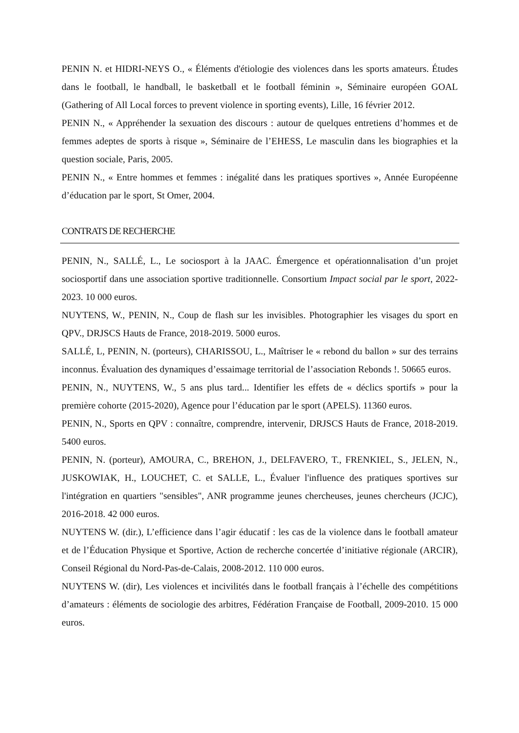PENIN N. et HIDRI-NEYS O., « Éléments d'étiologie des violences dans les sports amateurs. Études dans le football, le handball, le basketball et le football féminin », Séminaire européen GOAL (Gathering of All Local forces to prevent violence in sporting events), Lille, 16 février 2012.
PENIN N., « Appréhender la sexuation des discours : autour de quelques entretiens d’hommes et de femmes adeptes de sports à risque », Séminaire de l’EHESS, Le masculin dans les biographies et la question sociale, Paris, 2005.
PENIN N., « Entre hommes et femmes : inégalité dans les pratiques sportives », Année Européenne d’éducation par le sport, St Omer, 2004.
CONTRATS DE RECHERCHE
PENIN, N., SALLÉ, L., Le sociosport à la JAAC. Émergence et opérationnalisation d’un projet sociosportif dans une association sportive traditionnelle. Consortium Impact social par le sport, 2022-2023. 10 000 euros.
NUYTENS, W., PENIN, N., Coup de flash sur les invisibles. Photographier les visages du sport en QPV., DRJSCS Hauts de France, 2018-2019. 5000 euros.
SALLÉ, L, PENIN, N. (porteurs), CHARISSOU, L., Maîtriser le « rebond du ballon » sur des terrains inconnus. Évaluation des dynamiques d’essaimage territorial de l’association Rebonds !. 50665 euros.
PENIN, N., NUYTENS, W., 5 ans plus tard... Identifier les effets de « déclics sportifs » pour la première cohorte (2015-2020), Agence pour l’éducation par le sport (APELS). 11360 euros.
PENIN, N., Sports en QPV : connaître, comprendre, intervenir, DRJSCS Hauts de France, 2018-2019. 5400 euros.
PENIN, N. (porteur), AMOURA, C., BREHON, J., DELFAVERO, T., FRENKIEL, S., JELEN, N., JUSKOWIAK, H., LOUCHET, C. et SALLE, L., Évaluer l'influence des pratiques sportives sur l'intégration en quartiers "sensibles", ANR programme jeunes chercheuses, jeunes chercheurs (JCJC), 2016-2018. 42 000 euros.
NUYTENS W. (dir.), L’efficience dans l’agir éducatif : les cas de la violence dans le football amateur et de l’Éducation Physique et Sportive, Action de recherche concertée d’initiative régionale (ARCIR), Conseil Régional du Nord-Pas-de-Calais, 2008-2012. 110 000 euros.
NUYTENS W. (dir), Les violences et incivilités dans le football français à l’échelle des compétitions d’amateurs : éléments de sociologie des arbitres, Fédération Française de Football, 2009-2010. 15 000 euros.